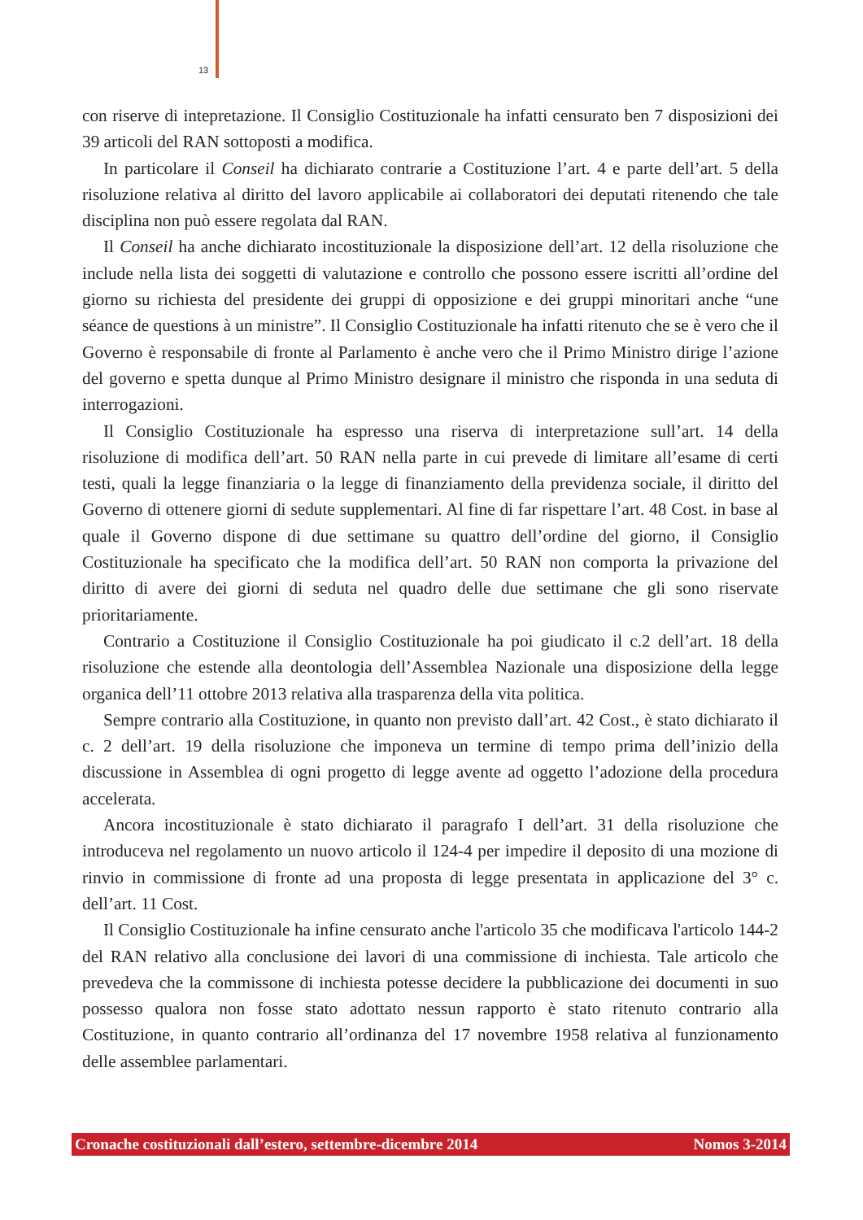13
con riserve di intepretazione. Il Consiglio Costituzionale ha infatti censurato ben 7 disposizioni dei 39 articoli del RAN sottoposti a modifica.
In particolare il Conseil ha dichiarato contrarie a Costituzione l’art. 4 e parte dell’art. 5 della risoluzione relativa al diritto del lavoro applicabile ai collaboratori dei deputati ritenendo che tale disciplina non può essere regolata dal RAN.
Il Conseil ha anche dichiarato incostituzionale la disposizione dell’art. 12 della risoluzione che include nella lista dei soggetti di valutazione e controllo che possono essere iscritti all’ordine del giorno su richiesta del presidente dei gruppi di opposizione e dei gruppi minoritari anche “une séance de questions à un ministre”. Il Consiglio Costituzionale ha infatti ritenuto che se è vero che il Governo è responsabile di fronte al Parlamento è anche vero che il Primo Ministro dirige l’azione del governo e spetta dunque al Primo Ministro designare il ministro che risponda in una seduta di interrogazioni.
Il Consiglio Costituzionale ha espresso una riserva di interpretazione sull’art. 14 della risoluzione di modifica dell’art. 50 RAN nella parte in cui prevede di limitare all’esame di certi testi, quali la legge finanziaria o la legge di finanziamento della previdenza sociale, il diritto del Governo di ottenere giorni di sedute supplementari. Al fine di far rispettare l’art. 48 Cost. in base al quale il Governo dispone di due settimane su quattro dell’ordine del giorno, il Consiglio Costituzionale ha specificato che la modifica dell’art. 50 RAN non comporta la privazione del diritto di avere dei giorni di seduta nel quadro delle due settimane che gli sono riservate prioritariamente.
Contrario a Costituzione il Consiglio Costituzionale ha poi giudicato il c.2 dell’art. 18 della risoluzione che estende alla deontologia dell’Assemblea Nazionale una disposizione della legge organica dell’11 ottobre 2013 relativa alla trasparenza della vita politica.
Sempre contrario alla Costituzione, in quanto non previsto dall’art. 42 Cost., è stato dichiarato il c. 2 dell’art. 19 della risoluzione che imponeva un termine di tempo prima dell’inizio della discussione in Assemblea di ogni progetto di legge avente ad oggetto l’adozione della procedura accelerata.
Ancora incostituzionale è stato dichiarato il paragrafo I dell’art. 31 della risoluzione che introduceva nel regolamento un nuovo articolo il 124-4 per impedire il deposito di una mozione di rinvio in commissione di fronte ad una proposta di legge presentata in applicazione del 3° c. dell’art. 11 Cost.
Il Consiglio Costituzionale ha infine censurato anche l'articolo 35 che modificava l'articolo 144-2 del RAN relativo alla conclusione dei lavori di una commissione di inchiesta. Tale articolo che prevedeva che la commissone di inchiesta potesse decidere la pubblicazione dei documenti in suo possesso qualora non fosse stato adottato nessun rapporto è stato ritenuto contrario alla Costituzione, in quanto contrario all’ordinanza del 17 novembre 1958 relativa al funzionamento delle assemblee parlamentari.
Cronache costituzionali dall’estero, settembre-dicembre 2014 Nomos 3-2014